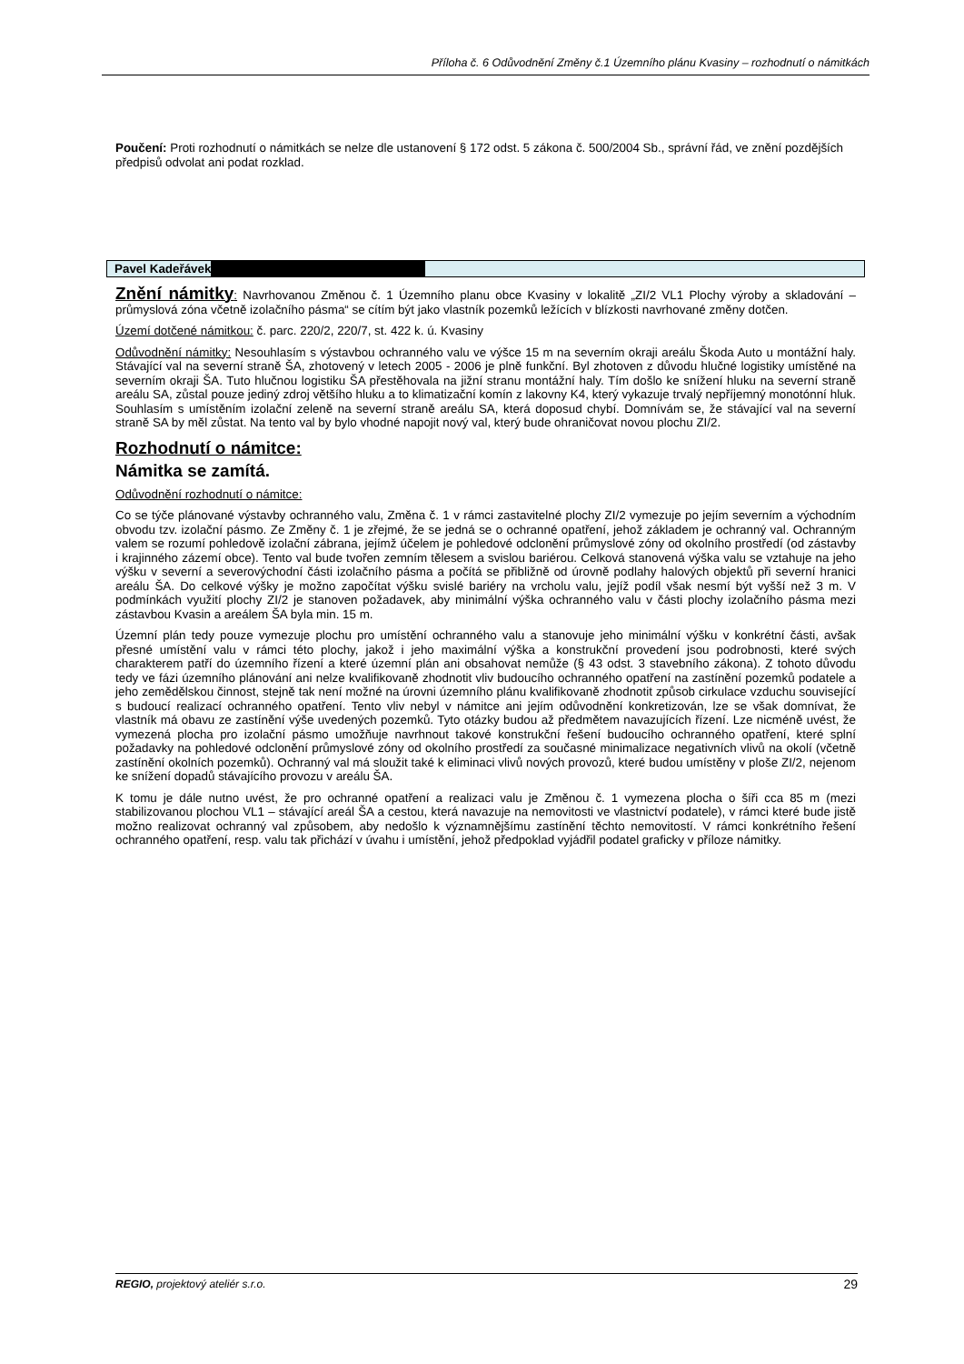Příloha č. 6 Odůvodnění Změny č.1 Územního plánu Kvasiny – rozhodnutí o námitkách
Poučení: Proti rozhodnutí o námitkách se nelze dle ustanovení § 172 odst. 5 zákona č. 500/2004 Sb., správní řád, ve znění pozdějších předpisů odvolat ani podat rozklad.
Pavel Kadeřávek
Znění námitky: Navrhovanou Změnou č. 1 Územního planu obce Kvasiny v lokalitě „ZI/2 VL1 Plochy výroby a skladování – průmyslová zóna včetně izolačního pásma“ se cítím být jako vlastník pozemků ležících v blízkosti navrhované změny dotčen.
Území dotčené námitkou: č. parc. 220/2, 220/7, st. 422 k. ú. Kvasiny
Odůvodnění námitky: Nesouhlasím s výstavbou ochranného valu ve výšce 15 m na severním okraji areálu Škoda Auto u montážní haly. Stávající val na severní straně ŠA, zhotovený v letech 2005 - 2006 je plně funkční. Byl zhotoven z důvodu hlučné logistiky umístěné na severním okraji ŠA. Tuto hlučnou logistiku ŠA přestěhovala na jižní stranu montážní haly. Tím došlo ke snížení hluku na severní straně areálu SA, zůstal pouze jediný zdroj většího hluku a to klimatizační komín z lakovny K4, který vykazuje trvalý nepříjemný monotónní hluk. Souhlasím s umístěním izolační zeleně na severní straně areálu SA, která doposud chybí. Domnívám se, že stávající val na severní straně SA by měl zůstat. Na tento val by bylo vhodné napojit nový val, který bude ohraničovat novou plochu ZI/2.
Rozhodnutí o námitce:
Námitka se zamítá.
Odůvodnění rozhodnutí o námitce:
Co se týče plánované výstavby ochranného valu, Změna č. 1 v rámci zastavitelné plochy ZI/2 vymezuje po jejím severním a východním obvodu tzv. izolační pásmo. Ze Změny č. 1 je zřejmé, že se jedná se o ochranné opatření, jehož základem je ochranný val. Ochranným valem se rozumí pohledově izolační zábrana, jejímž účelem je pohledové odclonění průmyslové zóny od okolního prostředí (od zástavby i krajinného zázemí obce). Tento val bude tvořen zemním tělesem a svislou bariérou. Celková stanovená výška valu se vztahuje na jeho výšku v severní a severovýchodní části izolačního pásma a počítá se přibližně od úrovně podlahy halových objektů při severní hranici areálu ŠA. Do celkové výšky je možno započítat výšku svislé bariéry na vrcholu valu, jejíž podíl však nesmí být vyšší než 3 m. V podmínkách využití plochy ZI/2 je stanoven požadavek, aby minimální výška ochranného valu v části plochy izolačního pásma mezi zástavbou Kvasin a areálem ŠA byla min. 15 m.
Územní plán tedy pouze vymezuje plochu pro umístění ochranného valu a stanovuje jeho minimální výšku v konkrétní části, avšak přesné umístění valu v rámci této plochy, jakož i jeho maximální výška a konstrukční provedení jsou podrobnosti, které svých charakterem patří do územního řízení a které územní plán ani obsahovat nemůže (§ 43 odst. 3 stavebního zákona). Z tohoto důvodu tedy ve fázi územního plánování ani nelze kvalifikovaně zhodnotit vliv budoucího ochranného opatření na zastínění pozemků podatele a jeho zemědělskou činnost, stejně tak není možné na úrovni územního plánu kvalifikovaně zhodnotit způsob cirkulace vzduchu související s budoucí realizací ochranného opatření. Tento vliv nebyl v námitce ani jejím odůvodnění konkretizován, lze se však domnívat, že vlastník má obavu ze zastínění výše uvedených pozemků. Tyto otázky budou až předmětem navazujících řízení. Lze nicméně uvést, že vymezená plocha pro izolační pásmo umožňuje navrhnout takové konstrukční řešení budoucího ochranného opatření, které splní požadavky na pohledové odclonění průmyslové zóny od okolního prostředí za současné minimalizace negativních vlivů na okolí (včetně zastínění okolních pozemků). Ochranný val má sloužit také k eliminaci vlivů nových provozů, které budou umístěny v ploše ZI/2, nejenom ke snížení dopadů stávajícího provozu v areálu ŠA.
K tomu je dále nutno uvést, že pro ochranné opatření a realizaci valu je Změnou č. 1 vymezena plocha o šíři cca 85 m (mezi stabilizovanou plochou VL1 – stávající areál ŠA a cestou, která navazuje na nemovitosti ve vlastnictví podatele), v rámci které bude jistě možno realizovat ochranný val způsobem, aby nedošlo k významnějšímu zastínění těchto nemovitostí. V rámci konkrétního řešení ochranného opatření, resp. valu tak přichází v úvahu i umístění, jehož předpoklad vyjádřil podatel graficky v příloze námitky.
REGIO, projektový ateliér s.r.o. 29